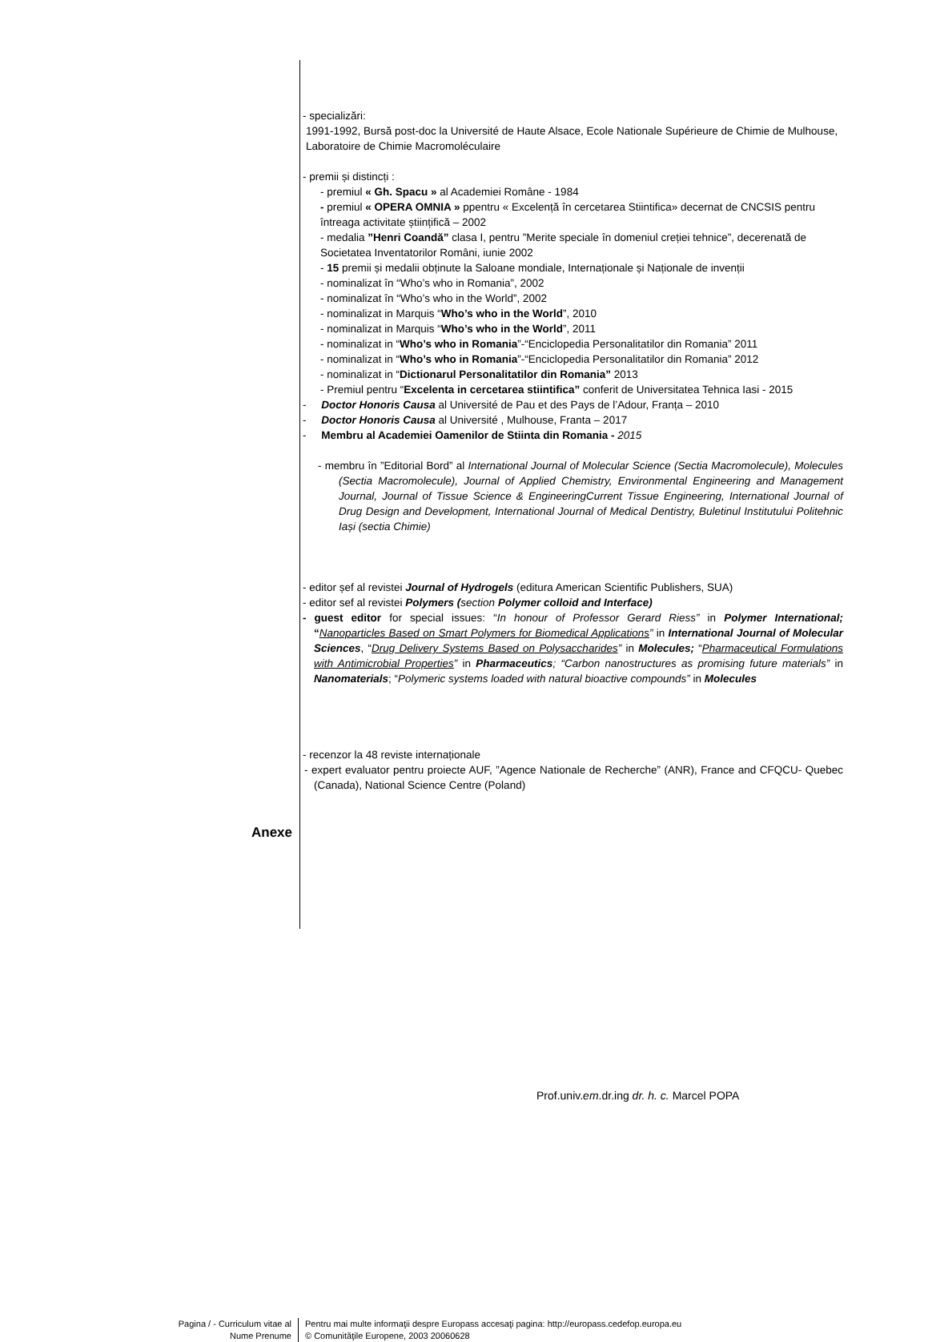- specializări:
1991-1992, Bursă post-doc la Université de Haute Alsace, Ecole Nationale Supérieure de Chimie de Mulhouse, Laboratoire de Chimie Macromoléculaire
- premii și distincți :
- premiul « Gh. Spacu » al Academiei Române - 1984
- premiul « OPERA OMNIA » ppentru « Excelență în cercetarea Stiintifica» decernat de CNCSIS pentru întreaga activitate științifică – 2002
- medalia ”Henri Coandă” clasa I, pentru ”Merite speciale în domeniul creției tehnice”, decerenată de Societatea Inventatorilor Români, iunie 2002
- 15 premii și medalii obținute la Saloane mondiale, Internaționale și Naționale de invenții
- nominalizat în “Who’s who in Romania”, 2002
- nominalizat în “Who’s who in the World”, 2002
- nominalizat in Marquis “Who’s who in the World”, 2010
- nominalizat in Marquis “Who’s who in the World”, 2011
- nominalizat in “Who’s who in Romania”-“Enciclopedia Personalitatilor din Romania” 2011
- nominalizat in “Who’s who in Romania”-“Enciclopedia Personalitatilor din Romania” 2012
- nominalizat in “Dictionarul Personalitatilor din Romania” 2013
- Premiul pentru “Excelenta in cercetarea stiintifica” conferit de Universitatea Tehnica Iasi - 2015
- Doctor Honoris Causa al Université de Pau et des Pays de l’Adour, Franța – 2010
- Doctor Honoris Causa al Université , Mulhouse, Franta – 2017
- Membru al Academiei Oamenilor de Stiinta din Romania - 2015
- membru în ”Editorial Bord” al International Journal of Molecular Science (Sectia Macromolecule), Molecules (Sectia Macromolecule), Journal of Applied Chemistry, Environmental Engineering and Management Journal, Journal of Tissue Science & EngineeringCurrent Tissue Engineering, International Journal of Drug Design and Development, International Journal of Medical Dentistry, Buletinul Institutului Politehnic Iași (sectia Chimie)
- editor șef al revistei Journal of Hydrogels (editura American Scientific Publishers, SUA)
- editor sef al revistei Polymers (section Polymer colloid and Interface)
- guest editor for special issues: “In honour of Professor Gerard Riess” in Polymer International; “Nanoparticles Based on Smart Polymers for Biomedical Applications” in International Journal of Molecular Sciences, “Drug Delivery Systems Based on Polysaccharides” in Molecules; “Pharmaceutical Formulations with Antimicrobial Properties” in Pharmaceutics; “Carbon nanostructures as promising future materials” in Nanomaterials; “Polymeric systems loaded with natural bioactive compounds” in Molecules
- recenzor la 48 reviste internaționale
- expert evaluator pentru proiecte AUF, ”Agence Nationale de Recherche” (ANR), France and CFQCU- Quebec (Canada), National Science Centre (Poland)
Anexe
Prof.univ.em.dr.ing dr. h. c. Marcel POPA
Pagina / - Curriculum vitae al
Nume Prenume
Pentru mai multe informaţii despre Europass accesaţi pagina: http://europass.cedefop.europa.eu
© Comunităţile Europene, 2003 20060628